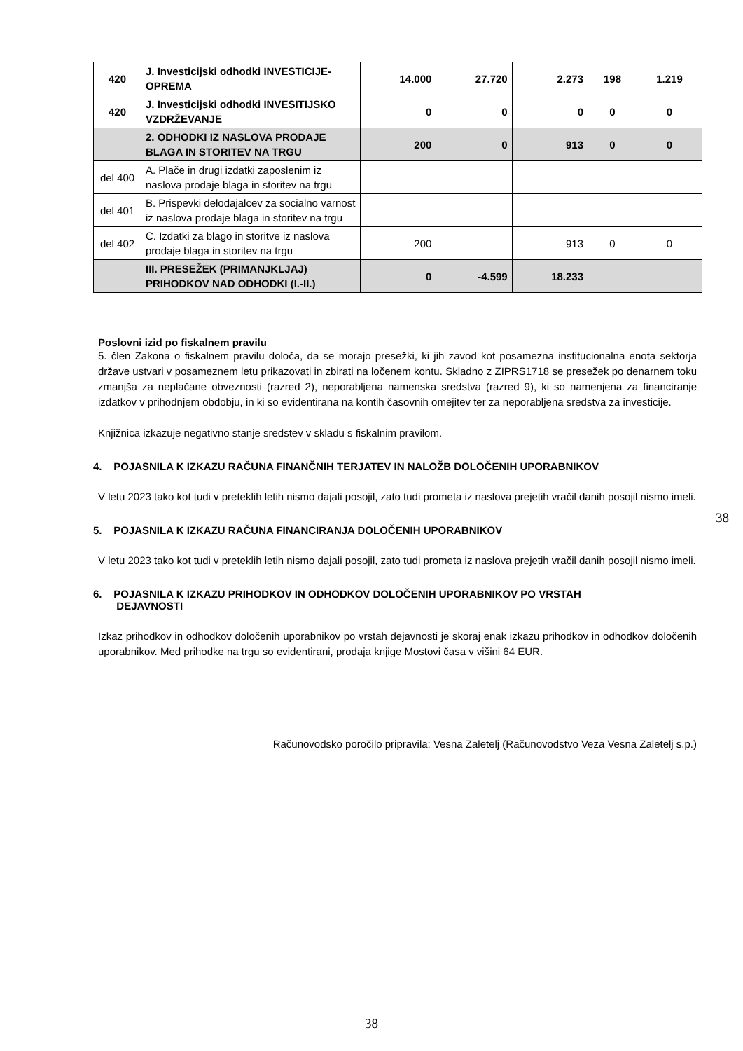| 420 | J. Investicijski odhodki INVESTICIJE-OPREMA | 14.000 | 27.720 | 2.273 | 198 | 1.219 |
| 420 | J. Investicijski odhodki INVESITIJSKO VZDRŽEVANJE | 0 | 0 | 0 | 0 | 0 |
| | 2. ODHODKI IZ NASLOVA PRODAJE BLAGA IN STORITEV NA TRGU | 200 | 0 | 913 | 0 | 0 |
| del 400 | A. Plače in drugi izdatki zaposlenim iz naslova prodaje blaga in storitev na trgu | | | | | |
| del 401 | B. Prispevki delodajalcev za socialno varnost iz naslova prodaje blaga in storitev na trgu | | | | | |
| del 402 | C. Izdatki za blago in storitve iz naslova prodaje blaga in storitev na trgu | 200 | | 913 | 0 | 0 |
| | III. PRESEŽEK (PRIMANJKLJAJ) PRIHODKOV NAD ODHODKI (I.-II.) | 0 | -4.599 | 18.233 | | |
Poslovni izid po fiskalnem pravilu
5. člen Zakona o fiskalnem pravilu določa, da se morajo presežki, ki jih zavod kot posamezna institucionalna enota sektorja države ustvari v posameznem letu prikazovati in zbirati na ločenem kontu. Skladno z ZIPRS1718 se presežek po denarnem toku zmanjša za neplačane obveznosti (razred 2), neporabljena namenska sredstva (razred 9), ki so namenjena za financiranje izdatkov v prihodnjem obdobju, in ki so evidentirana na kontih časovnih omejitev ter za neporabljena sredstva za investicije.
Knjižnica izkazuje negativno stanje sredstev v skladu s fiskalnim pravilom.
4. POJASNILA K IZKAZU RAČUNA FINANČNIH TERJATEV IN NALOŽB DOLOČENIH UPORABNIKOV
V letu 2023 tako kot tudi v preteklih letih nismo dajali posojil, zato tudi prometa iz naslova prejetih vračil danih posojil nismo imeli.
5. POJASNILA K IZKAZU RAČUNA FINANCIRANJA DOLOČENIH UPORABNIKOV
V letu 2023 tako kot tudi v preteklih letih nismo dajali posojil, zato tudi prometa iz naslova prejetih vračil danih posojil nismo imeli.
6. POJASNILA K IZKAZU PRIHODKOV IN ODHODKOV DOLOČENIH UPORABNIKOV PO VRSTAH
DEJAVNOSTI
Izkaz prihodkov in odhodkov določenih uporabnikov po vrstah dejavnosti je skoraj enak izkazu prihodkov in odhodkov določenih uporabnikov. Med prihodke na trgu so evidentirani, prodaja knjige Mostovi časa v višini 64 EUR.
Računovodsko poročilo pripravila: Vesna Zaletelj (Računovodstvo Veza Vesna Zaletelj s.p.)
38
38